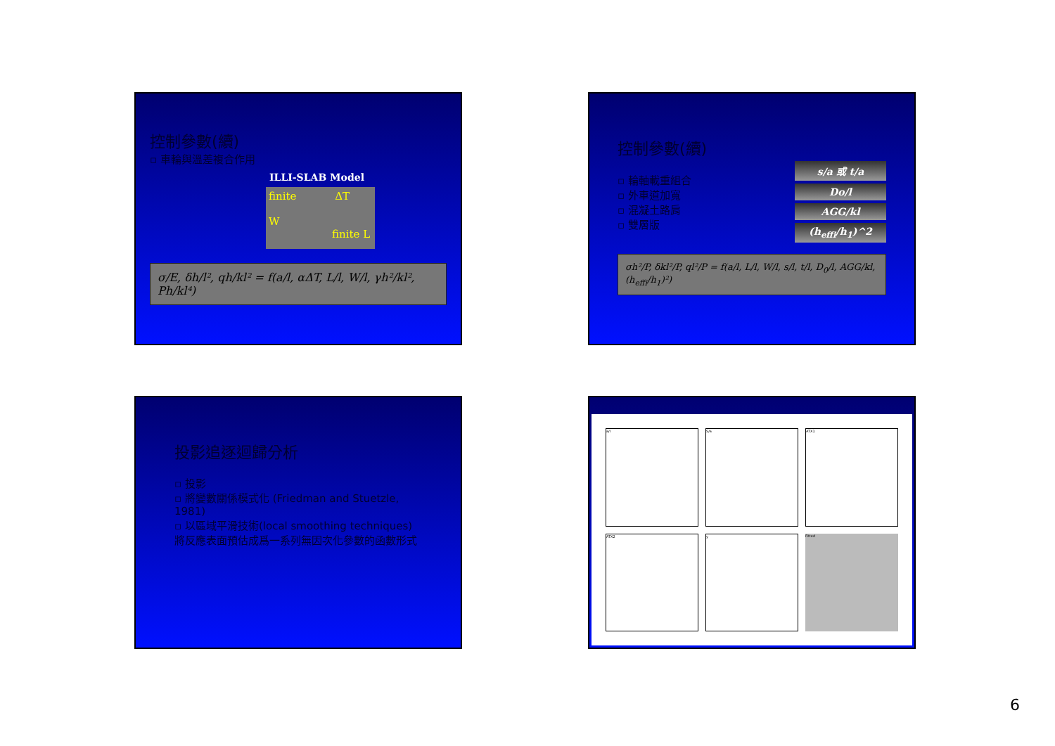控制參數(續)
▫ 車輪與溫差複合作用
ILLI-SLAB Model
finite ΔT
W finite L
σ/E, δh/l², qh/kl² = f(a/l, αΔT, L/l, W/l, γh²/kl², Ph/kl⁴)
控制參數(續)
▫ 輪軸載重組合
▫ 外車道加寬
▫ 混凝土路肩
▫ 雙層版
s/a 或 t/a
Do/l
AGG/kl
(h<sub>effi</sub>/h<sub>1</sub>)^2
σh²/P, δkl²/P, ql²/P = f(a/l, L/l, W/l, s/l, t/l, D<sub>0</sub>/l, AGG/kl, (h<sub>effi</sub>/h<sub>1</sub>)²)
投影追逐迴歸分析
▫ 投影
▫ 將變數關係模式化 (Friedman and Stuetzle, 1981)
▫ 以區域平滑技術(local smoothing techniques)將反應表面預估成爲一系列無因次化參數的函數形式
a/l
S/a
ATX1
ATX2
y
Fitted
6